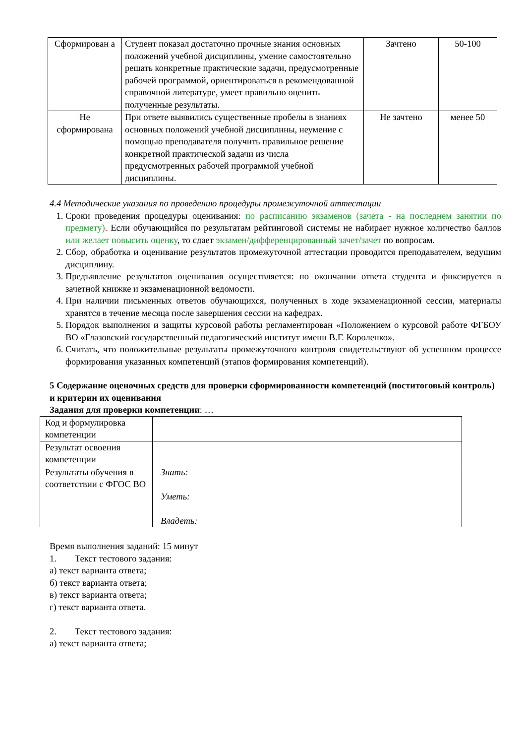| Сформирован а | Студент показал достаточно прочные знания основных положений учебной дисциплины, умение самостоятельно решать конкретные практические задачи, предусмотренные рабочей программой, ориентироваться в рекомендованной справочной литературе, умеет правильно оценить полученные результаты. | Зачтено | 50-100 |
| Не сформирована | При ответе выявились существенные пробелы в знаниях основных положений учебной дисциплины, неумение с помощью преподавателя получить правильное решение конкретной практической задачи из числа предусмотренных рабочей программой учебной дисциплины. | Не зачтено | менее 50 |
4.4 Методические указания по проведению процедуры промежуточной аттестации
1. Сроки проведения процедуры оценивания: по расписанию экзаменов (зачета - на последнем занятии по предмету). Если обучающийся по результатам рейтинговой системы не набирает нужное количество баллов или желает повысить оценку, то сдает экзамен/дифференцированный зачет/зачет по вопросам.
2. Сбор, обработка и оценивание результатов промежуточной аттестации проводится преподавателем, ведущим дисциплину.
3. Предъявление результатов оценивания осуществляется: по окончании ответа студента и фиксируется в зачетной книжке и экзаменационной ведомости.
4. При наличии письменных ответов обучающихся, полученных в ходе экзаменационной сессии, материалы хранятся в течение месяца после завершения сессии на кафедрах.
5. Порядок выполнения и защиты курсовой работы регламентирован «Положением о курсовой работе ФГБОУ ВО «Глазовский государственный педагогический институт имени В.Г. Короленко».
6. Считать, что положительные результаты промежуточного контроля свидетельствуют об успешном процессе формирования указанных компетенций (этапов формирования компетенций).
5 Содержание оценочных средств для проверки сформированности компетенций (поститоговый контроль) и критерии их оценивания
Задания для проверки компетенции: …
| Код и формулировка компетенции | |
| Результат освоения компетенции | |
| Результаты обучения в соответствии с ФГОС ВО | Знать: Уметь: Владеть: |
Время выполнения заданий: 15 минут
1. Текст тестового задания:
а) текст варианта ответа;
б) текст варианта ответа;
в) текст варианта ответа;
г) текст варианта ответа.
2. Текст тестового задания:
а) текст варианта ответа;